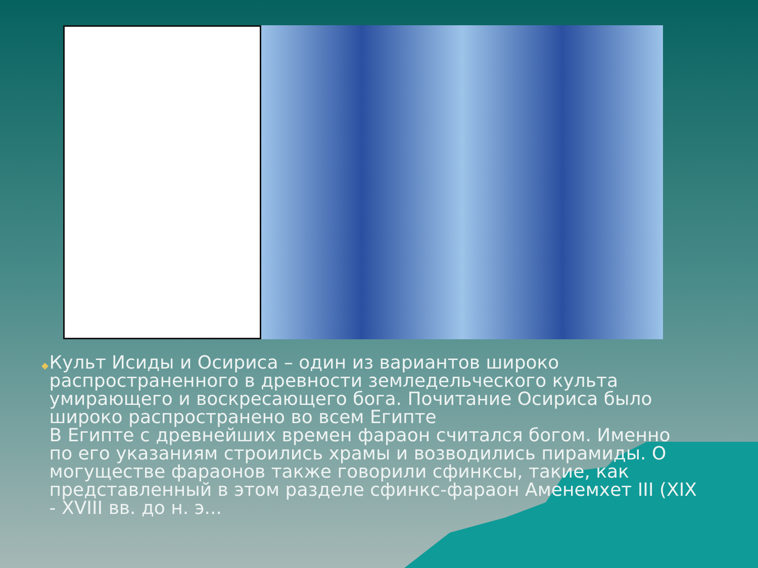◆
Культ Исиды и Осириса – один из вариантов широко распространенного в древности земледельческого культа умирающего и воскресающего бога. Почитание Осириса было широко распространено во всем Египте
В Египте с древнейших времен фараон считался богом. Именно по его указаниям строились храмы и возводились пирамиды. О могуществе фараонов также говорили сфинксы, такие, как представленный в этом разделе сфинкс-фараон Аменемхет III (XIX - XVIII вв. до н. э...